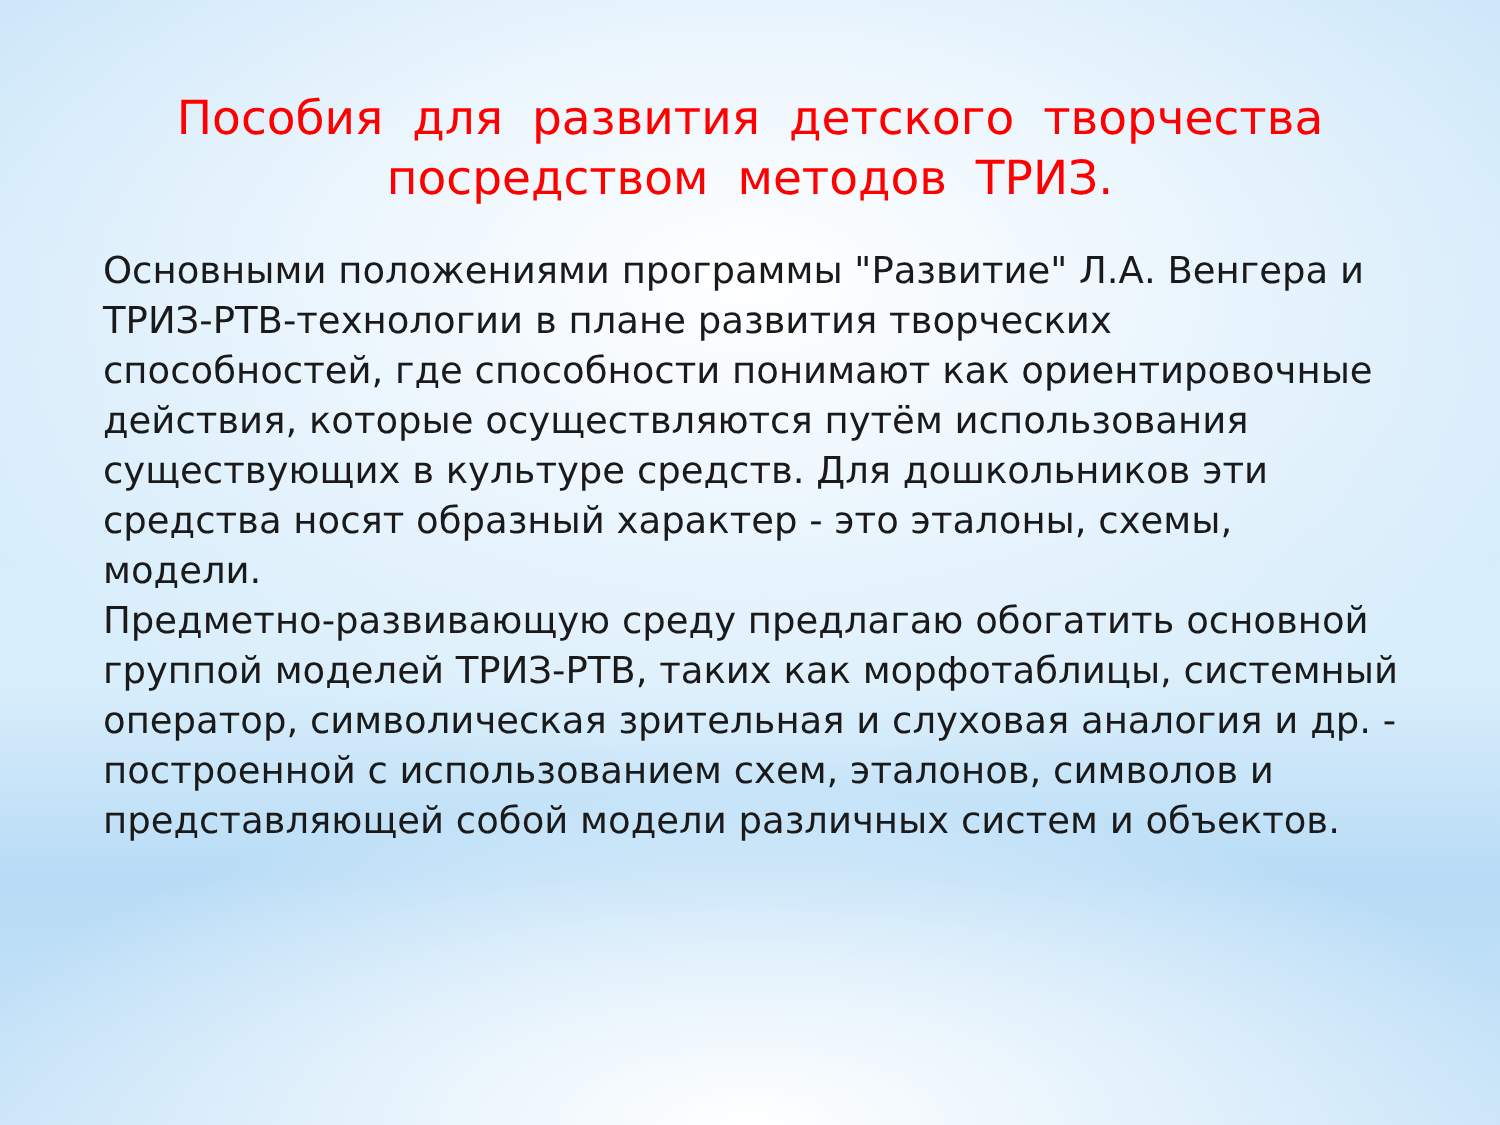Пособия для развития детского творчества посредством методов ТРИЗ.
Основными положениями программы "Развитие" Л.А. Венгера и ТРИЗ-РТВ-технологии в плане развития творческих способностей, где способности понимают как ориентировочные действия, которые осуществляются путём использования существующих в культуре средств. Для дошкольников эти средства носят образный характер - это эталоны, схемы, модели.
Предметно-развивающую среду предлагаю обогатить основной группой моделей ТРИЗ-РТВ, таких как морфотаблицы, системный оператор, символическая зрительная и слуховая аналогия и др. - построенной с использованием схем, эталонов, символов и представляющей собой модели различных систем и объектов.